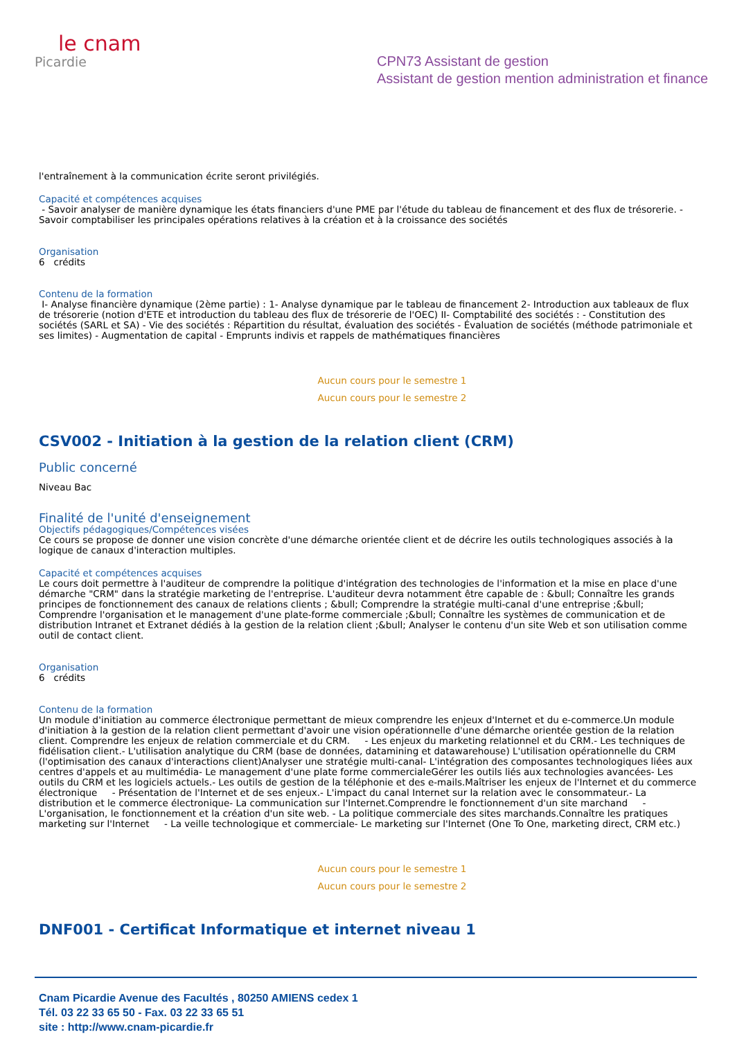le cnam
Picardie
CPN73 Assistant de gestion
Assistant de gestion mention administration et finance
l'entraînement à la communication écrite seront privilégiés.
Capacité et compétences acquises
- Savoir analyser de manière dynamique les états financiers d'une PME par l'étude du tableau de financement et des flux de trésorerie. - Savoir comptabiliser les principales opérations relatives à la création et à la croissance des sociétés
Organisation
6 crédits
Contenu de la formation
I- Analyse financière dynamique (2ème partie) : 1- Analyse dynamique par le tableau de financement 2- Introduction aux tableaux de flux de trésorerie (notion d'ETE et introduction du tableau des flux de trésorerie de l'OEC) II- Comptabilité des sociétés : - Constitution des sociétés (SARL et SA) - Vie des sociétés : Répartition du résultat, évaluation des sociétés - Évaluation de sociétés (méthode patrimoniale et ses limites) - Augmentation de capital - Emprunts indivis et rappels de mathématiques financières
Aucun cours pour le semestre 1
Aucun cours pour le semestre 2
CSV002 - Initiation à la gestion de la relation client (CRM)
Public concerné
Niveau Bac
Finalité de l'unité d'enseignement
Objectifs pédagogiques/Compétences visées
Ce cours se propose de donner une vision concrète d'une démarche orientée client et de décrire les outils technologiques associés à la logique de canaux d'interaction multiples.
Capacité et compétences acquises
Le cours doit permettre à l'auditeur de comprendre la politique d'intégration des technologies de l'information et la mise en place d'une démarche "CRM" dans la stratégie marketing de l'entreprise. L'auditeur devra notamment être capable de : &bull; Connaître les grands principes de fonctionnement des canaux de relations clients ; &bull; Comprendre la stratégie multi-canal d'une entreprise ;&bull; Comprendre l'organisation et le management d'une plate-forme commerciale ;&bull; Connaître les systèmes de communication et de distribution Intranet et Extranet dédiés à la gestion de la relation client ;&bull; Analyser le contenu d'un site Web et son utilisation comme outil de contact client.
Organisation
6 crédits
Contenu de la formation
Un module d'initiation au commerce électronique permettant de mieux comprendre les enjeux d'Internet et du e-commerce.Un module d'initiation à la gestion de la relation client permettant d'avoir une vision opérationnelle d'une démarche orientée gestion de la relation client. Comprendre les enjeux de relation commerciale et du CRM. - Les enjeux du marketing relationnel et du CRM.- Les techniques de fidélisation client.- L'utilisation analytique du CRM (base de données, datamining et datawarehouse) L'utilisation opérationnelle du CRM (l'optimisation des canaux d'interactions client)Analyser une stratégie multi-canal- L'intégration des composantes technologiques liées aux centres d'appels et au multimédia- Le management d'une plate forme commercialeGérer les outils liés aux technologies avancées- Les outils du CRM et les logiciels actuels.- Les outils de gestion de la téléphonie et des e-mails.Maîtriser les enjeux de l'Internet et du commerce électronique - Présentation de l'Internet et de ses enjeux.- L'impact du canal Internet sur la relation avec le consommateur.- La distribution et le commerce électronique- La communication sur l'Internet.Comprendre le fonctionnement d'un site marchand - L'organisation, le fonctionnement et la création d'un site web. - La politique commerciale des sites marchands.Connaître les pratiques marketing sur l'Internet - La veille technologique et commerciale- Le marketing sur l'Internet (One To One, marketing direct, CRM etc.)
Aucun cours pour le semestre 1
Aucun cours pour le semestre 2
DNF001 - Certificat Informatique et internet niveau 1
Cnam Picardie Avenue des Facultés , 80250 AMIENS cedex 1
Tél. 03 22 33 65 50 - Fax. 03 22 33 65 51
site : http://www.cnam-picardie.fr